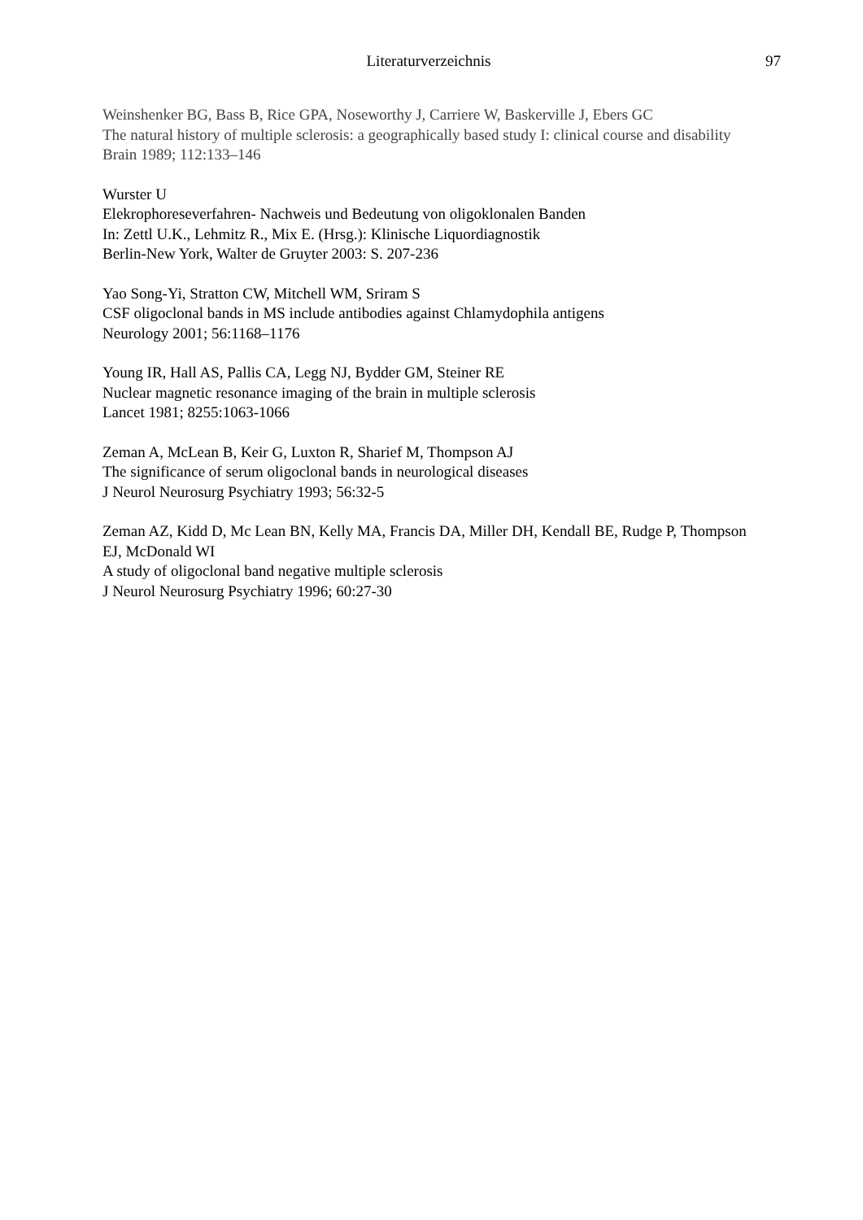Literaturverzeichnis
97
Weinshenker BG, Bass B, Rice GPA, Noseworthy J, Carriere W, Baskerville J, Ebers GC
The natural history of multiple sclerosis: a geographically based study I: clinical course and disability
Brain 1989; 112:133–146
Wurster U
Elekrophoreseverfahren- Nachweis und Bedeutung von oligoklonalen Banden
In: Zettl U.K., Lehmitz R., Mix E. (Hrsg.): Klinische Liquordiagnostik
Berlin-New York, Walter de Gruyter 2003: S. 207-236
Yao Song-Yi, Stratton CW, Mitchell WM, Sriram S
CSF oligoclonal bands in MS include antibodies against Chlamydophila antigens
Neurology 2001; 56:1168–1176
Young IR, Hall AS, Pallis CA, Legg NJ, Bydder GM, Steiner RE
Nuclear magnetic resonance imaging of the brain in multiple sclerosis
Lancet 1981; 8255:1063-1066
Zeman A, McLean B, Keir G, Luxton R, Sharief M, Thompson AJ
The significance of serum oligoclonal bands in neurological diseases
J Neurol Neurosurg Psychiatry 1993; 56:32-5
Zeman AZ, Kidd D, Mc Lean BN, Kelly MA, Francis DA, Miller DH, Kendall BE, Rudge P, Thompson EJ, McDonald WI
A study of oligoclonal band negative multiple sclerosis
J Neurol Neurosurg Psychiatry 1996; 60:27-30